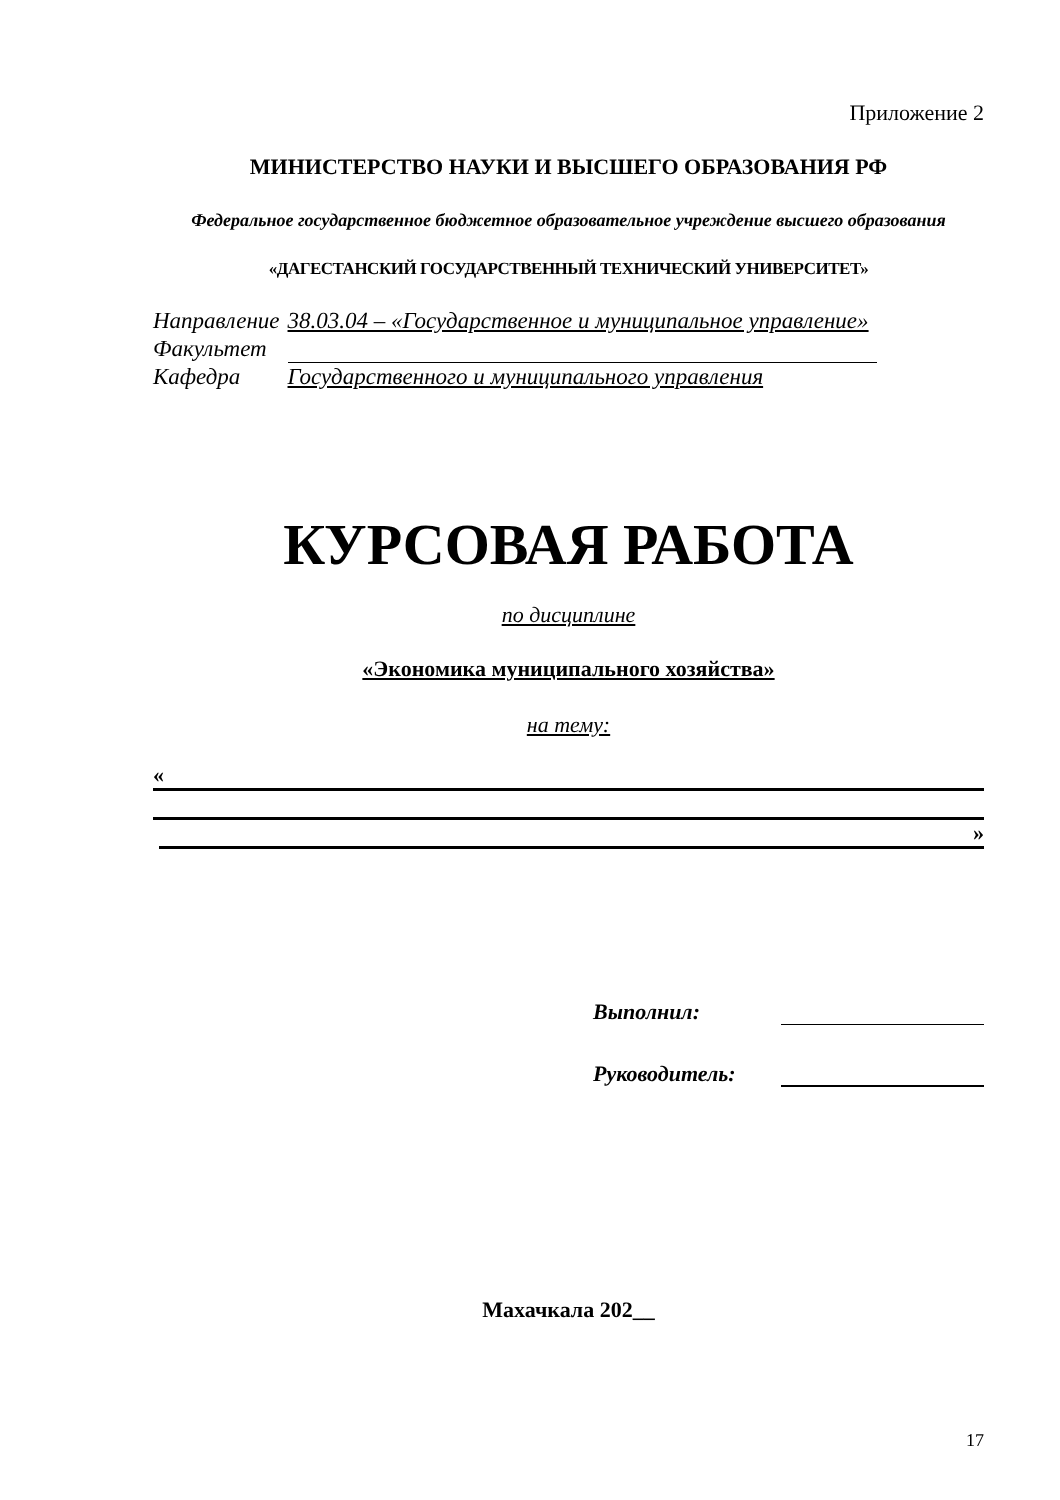Приложение 2
МИНИСТЕРСТВО НАУКИ И ВЫСШЕГО ОБРАЗОВАНИЯ РФ
Федеральное государственное бюджетное образовательное учреждение высшего образования
«ДАГЕСТАНСКИЙ ГОСУДАРСТВЕННЫЙ ТЕХНИЧЕСКИЙ УНИВЕРСИТЕТ»
| Направление | 38.03.04 – «Государственное и муниципальное управление» |
| Факультет | |
| Кафедра | Государственного и муниципального управления |
КУРСОВАЯ РАБОТА
по дисциплине
«Экономика муниципального хозяйства»
на тему:
«
»
Выполнил:
Руководитель:
Махачкала 202__
17